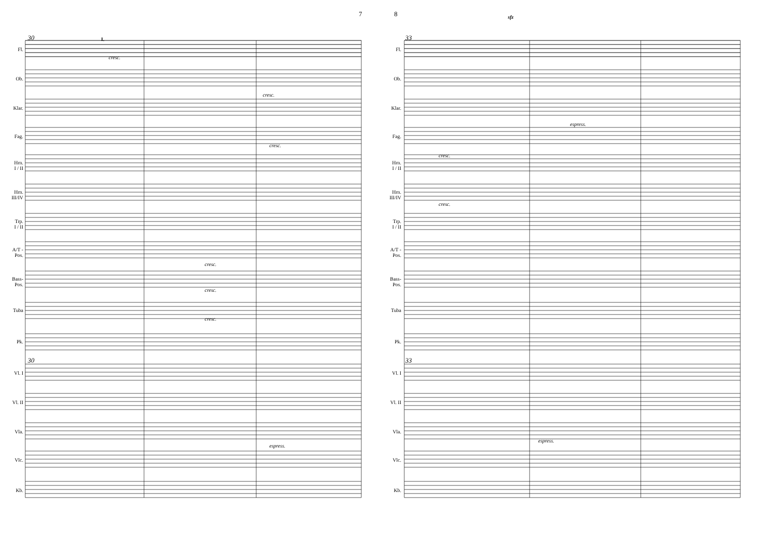7
30
Fl.
Ob.
Klar.
Fag.
Hrn.
I / II
Hrn.
III/IV
Trp.
I / II
A/T -
Pos.
Bass-
Pos.
Tuba
Pk.
30
Vl. I
Vl. II
Vla.
Vlc.
Kb.
I.
cresc.
cresc.
cresc.
cresc.
cresc.
cresc.
espress.
8 sfz
33
Fl.
Ob.
Klar.
Fag.
Hrn.
I / II
Hrn.
III/IV
Trp.
I / II
A/T -
Pos.
Bass-
Pos.
Tuba
Pk.
33
Vl. I
Vl. II
Vla.
Vlc.
Kb.
espress.
cresc.
cresc.
espress.